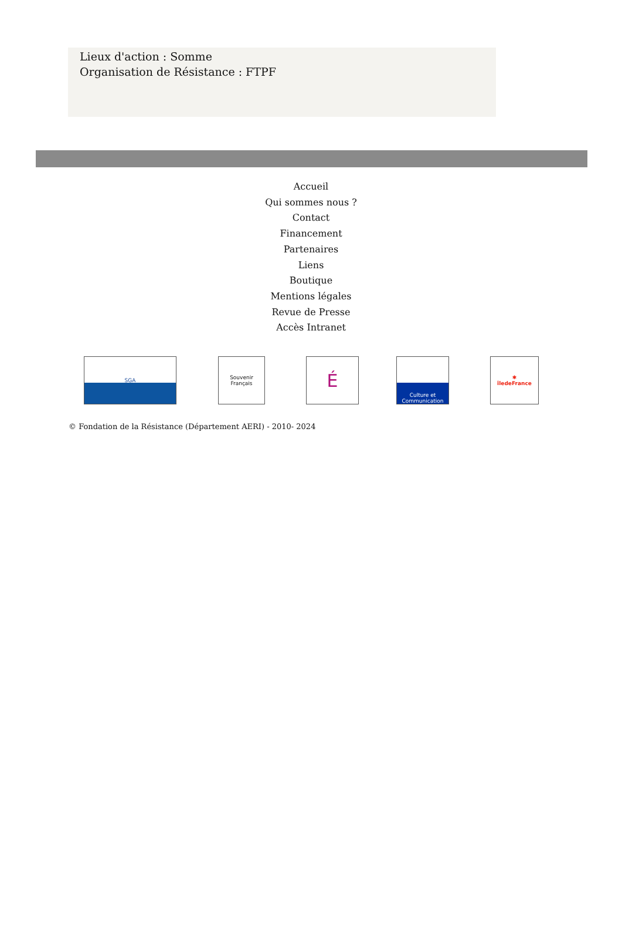Lieux d'action : Somme
Organisation de Résistance : FTPF
Accueil
Qui sommes nous ?
Contact
Financement
Partenaires
Liens
Boutique
Mentions légales
Revue de Presse
Accès Intranet
SGA
Souvenir Français
É
Culture et Communication
✱
îledeFrance
© Fondation de la Résistance (Département AERI) - 2010- 2024